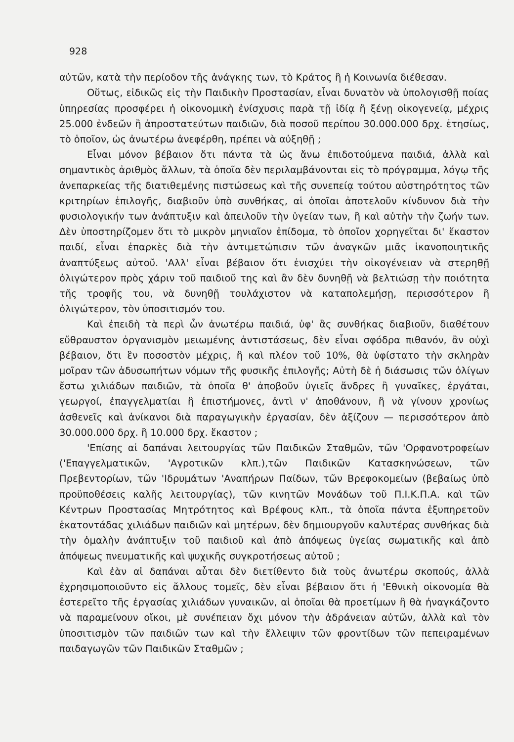928
αὐτῶν, κατὰ τὴν περίοδον τῆς ἀνάγκης των, τὸ Κράτος ἢ ἡ Κοινωνία διέθεσαν.
Οὕτως, εἰδικῶς εἰς τὴν Παιδικὴν Προστασίαν, εἶναι δυνατὸν νὰ ὑπολογισθῇ ποίας ὑπηρεσίας προσφέρει ἡ οἰκονομικὴ ἐνίσχυσις παρὰ τῇ ἰδίᾳ ἢ ξένῃ οἰκογενείᾳ, μέχρις 25.000 ἐνδεῶν ἢ ἀπροστατεύτων παιδιῶν, διὰ ποσοῦ περίπου 30.000.000 δρχ. ἐτησίως, τὸ ὁποῖον, ὡς ἀνωτέρω ἀνεφέρθη, πρέπει νὰ αὐξηθῇ ;
Εἶναι μόνον βέβαιον ὅτι πάντα τὰ ὡς ἄνω ἐπιδοτούμενα παιδιά, ἀλλὰ καὶ σημαντικὸς ἀριθμὸς ἄλλων, τὰ ὁποῖα δὲν περιλαμβάνονται εἰς τὸ πρόγραμμα, λόγῳ τῆς ἀνεπαρκείας τῆς διατιθεμένης πιστώσεως καὶ τῆς συνεπείᾳ τούτου αὐστηρότητος τῶν κριτηρίων ἐπιλογῆς, διαβιοῦν ὑπὸ συνθήκας, αἱ ὁποῖαι ἀποτελοῦν κίνδυνον διὰ τὴν φυσιολογικήν των ἀνάπτυξιν καὶ ἀπειλοῦν τὴν ὑγείαν των, ἢ καὶ αὐτὴν τὴν ζωήν των. Δὲν ὑποστηρίζομεν ὅτι τὸ μικρὸν μηνιαῖον ἐπίδομα, τὸ ὁποῖον χορηγεῖται δι' ἕκαστον παιδί, εἶναι ἐπαρκὲς διὰ τὴν ἀντιμετώπισιν τῶν ἀναγκῶν μιᾶς ἱκανοποιητικῆς ἀναπτύξεως αὐτοῦ. 'Αλλ' εἶναι βέβαιον ὅτι ἐνισχύει τὴν οἰκογένειαν νὰ στερηθῇ ὀλιγώτερον πρὸς χάριν τοῦ παιδιοῦ της καὶ ἂν δὲν δυνηθῇ νὰ βελτιώσῃ τὴν ποιότητα τῆς τροφῆς του, νὰ δυνηθῇ τουλάχιστον νὰ καταπολεμήσῃ, περισσότερον ἢ ὀλιγώτερον, τὸν ὑποσιτισμόν του.
Καὶ ἐπειδὴ τὰ περὶ ὧν ἀνωτέρω παιδιά, ὑφ' ἃς συνθήκας διαβιοῦν, διαθέτουν εὔθραυστον ὀργανισμὸν μειωμένης ἀντιστάσεως, δὲν εἶναι σφόδρα πιθανόν, ἂν οὐχὶ βέβαιον, ὅτι ἓν ποσοστὸν μέχρις, ἢ καὶ πλέον τοῦ 10%, θὰ ὑφίστατο τὴν σκληρὰν μοῖραν τῶν ἀδυσωπήτων νόμων τῆς φυσικῆς ἐπιλογῆς; Αὐτὴ δὲ ἡ διάσωσις τῶν ὀλίγων ἔστω χιλιάδων παιδιῶν, τὰ ὁποῖα θ' ἀποβοῦν ὑγιεῖς ἄνδρες ἢ γυναῖκες, ἐργάται, γεωργοί, ἐπαγγελματίαι ἢ ἐπιστήμονες, ἀντὶ ν' ἀποθάνουν, ἢ νὰ γίνουν χρονίως ἀσθενεῖς καὶ ἀνίκανοι διὰ παραγωγικὴν ἐργασίαν, δὲν ἀξίζουν — περισσότερον ἀπὸ 30.000.000 δρχ. ἢ 10.000 δρχ. ἕκαστον ;
'Επίσης αἱ δαπάναι λειτουργίας τῶν Παιδικῶν Σταθμῶν, τῶν 'Ορφανοτροφείων ('Επαγγελματικῶν, 'Αγροτικῶν κλπ.),τῶν Παιδικῶν Κατασκηνώσεων, τῶν Πρεβεντορίων, τῶν 'Ιδρυμάτων 'Αναπήρων Παίδων, τῶν Βρεφοκομείων (βεβαίως ὑπὸ προϋποθέσεις καλῆς λειτουργίας), τῶν κινητῶν Μονάδων τοῦ Π.Ι.Κ.Π.Α. καὶ τῶν Κέντρων Προστασίας Μητρότητος καὶ Βρέφους κλπ., τὰ ὁποῖα πάντα ἐξυπηρετοῦν ἑκατοντάδας χιλιάδων παιδιῶν καὶ μητέρων, δὲν δημιουργοῦν καλυτέρας συνθήκας διὰ τὴν ὁμαλὴν ἀνάπτυξιν τοῦ παιδιοῦ καὶ ἀπὸ ἀπόψεως ὑγείας σωματικῆς καὶ ἀπὸ ἀπόψεως πνευματικῆς καὶ ψυχικῆς συγκροτήσεως αὐτοῦ ;
Καὶ ἐὰν αἱ δαπάναι αὗται δὲν διετίθεντο διὰ τοὺς ἀνωτέρω σκοπούς, ἀλλὰ ἐχρησιμοποιοῦντο εἰς ἄλλους τομεῖς, δὲν εἶναι βέβαιον ὅτι ἡ 'Εθνικὴ οἰκονομία θὰ ἐστερεῖτο τῆς ἐργασίας χιλιάδων γυναικῶν, αἱ ὁποῖαι θὰ προετίμων ἢ θὰ ἠναγκάζοντο νὰ παραμείνουν οἴκοι, μὲ συνέπειαν ὄχι μόνον τὴν ἀδράνειαν αὐτῶν, ἀλλὰ καὶ τὸν ὑποσιτισμὸν τῶν παιδιῶν των καὶ τὴν ἔλλειψιν τῶν φροντίδων τῶν πεπειραμένων παιδαγωγῶν τῶν Παιδικῶν Σταθμῶν ;